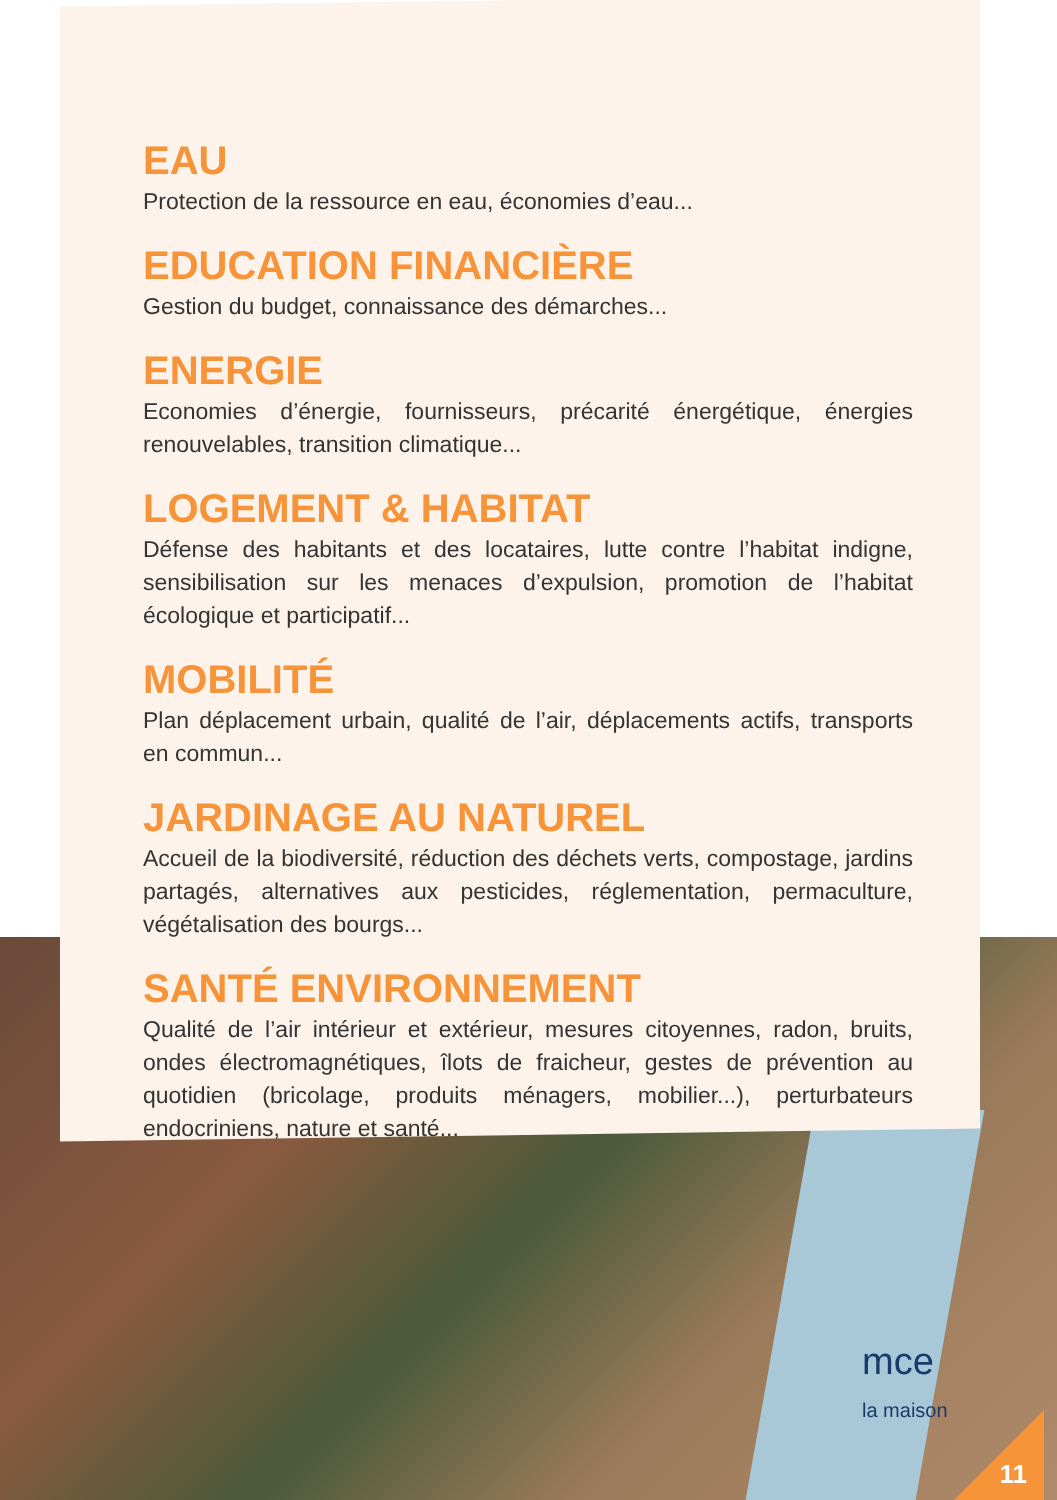mce
la maison
EAU
Protection de la ressource en eau, économies d’eau...
EDUCATION FINANCIÈRE
Gestion du budget, connaissance des démarches...
ENERGIE
Economies d’énergie, fournisseurs, précarité énergétique, énergies renouvelables, transition climatique...
LOGEMENT & HABITAT
Défense des habitants et des locataires, lutte contre l’habitat indigne, sensibilisation sur les menaces d’expulsion, promotion de l’habitat écologique et participatif...
MOBILITÉ
Plan déplacement urbain, qualité de l’air, déplacements actifs, transports en commun...
JARDINAGE AU NATUREL
Accueil de la biodiversité, réduction des déchets verts, compostage, jardins partagés, alternatives aux pesticides, réglementation, permaculture, végétalisation des bourgs...
SANTÉ ENVIRONNEMENT
Qualité de l’air intérieur et extérieur, mesures citoyennes, radon, bruits, ondes électromagnétiques, îlots de fraicheur, gestes de prévention au quotidien (bricolage, produits ménagers, mobilier...), perturbateurs endocriniens, nature et santé...
11